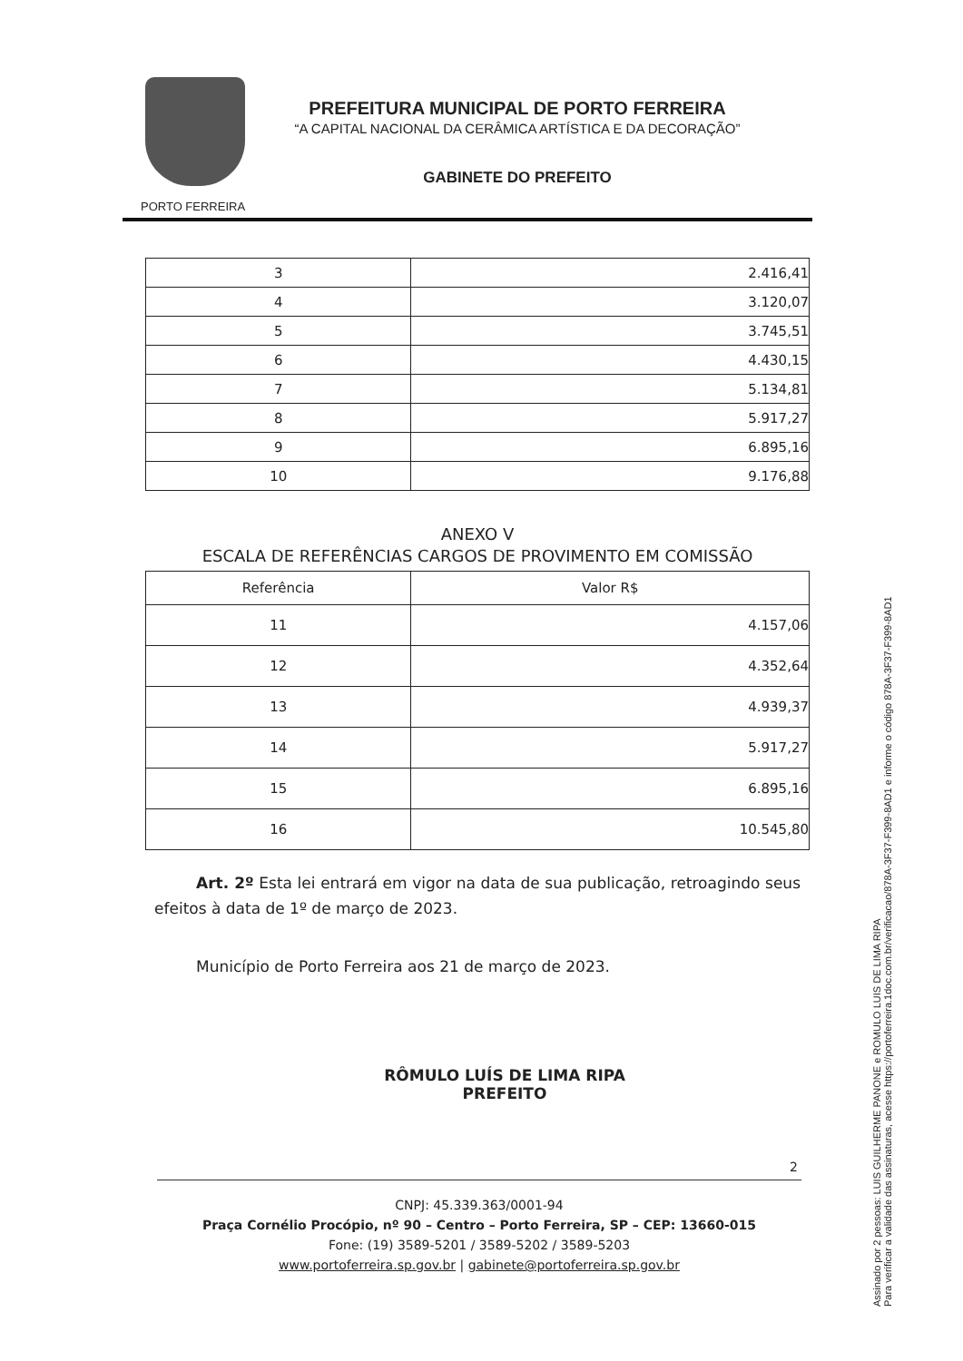PORTO FERREIRA
PREFEITURA MUNICIPAL DE PORTO FERREIRA
“A CAPITAL NACIONAL DA CERÂMICA ARTÍSTICA E DA DECORAÇÃO”
GABINETE DO PREFEITO
| 3 | 2.416,41 |
| 4 | 3.120,07 |
| 5 | 3.745,51 |
| 6 | 4.430,15 |
| 7 | 5.134,81 |
| 8 | 5.917,27 |
| 9 | 6.895,16 |
| 10 | 9.176,88 |
ANEXO V
ESCALA DE REFERÊNCIAS CARGOS DE PROVIMENTO EM COMISSÃO
| Referência | Valor R$ |
| --- | --- |
| 11 | 4.157,06 |
| 12 | 4.352,64 |
| 13 | 4.939,37 |
| 14 | 5.917,27 |
| 15 | 6.895,16 |
| 16 | 10.545,80 |
Art. 2º Esta lei entrará em vigor na data de sua publicação, retroagindo seus efeitos à data de 1º de março de 2023.
Município de Porto Ferreira aos 21 de março de 2023.
RÔMULO LUÍS DE LIMA RIPA
PREFEITO
2
CNPJ: 45.339.363/0001-94
Praça Cornélio Procópio, nº 90 – Centro – Porto Ferreira, SP – CEP: 13660-015
Fone: (19) 3589-5201 / 3589-5202 / 3589-5203
www.portoferreira.sp.gov.br | gabinete@portoferreira.sp.gov.br
Assinado por 2 pessoas: LUIS GUILHERME PANONE e ROMULO LUIS DE LIMA RIPA
Para verificar a validade das assinaturas, acesse https://portoferreira.1doc.com.br/verificacao/878A-3F37-F399-8AD1 e informe o código 878A-3F37-F399-8AD1